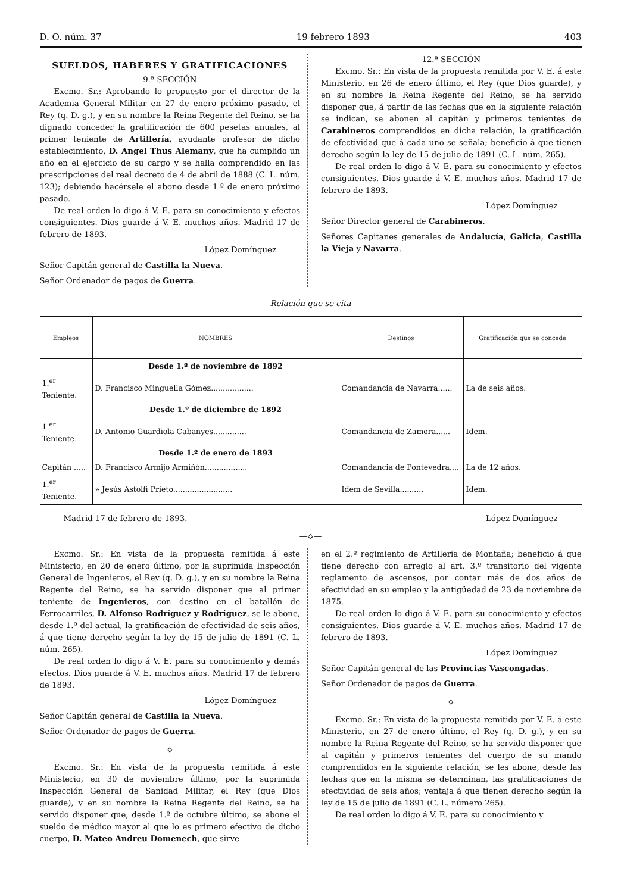D. O. núm. 37 19 febrero 1893 403
SUELDOS, HABERES Y GRATIFICACIONES
9.ª SECCIÓN
Excmo. Sr.: Aprobando lo propuesto por el director de la Academia General Militar en 27 de enero próximo pasado, el Rey (q. D. g.), y en su nombre la Reina Regente del Reino, se ha dignado conceder la gratificación de 600 pesetas anuales, al primer teniente de Artillería, ayudante profesor de dicho establecimiento, D. Angel Thus Alemany, que ha cumplido un año en el ejercicio de su cargo y se halla comprendido en las prescripciones del real decreto de 4 de abril de 1888 (C. L. núm. 123); debiendo hacérsele el abono desde 1.º de enero próximo pasado.
De real orden lo digo á V. E. para su conocimiento y efectos consiguientes. Dios guarde á V. E. muchos años. Madrid 17 de febrero de 1893.
López Domínguez
Señor Capitán general de Castilla la Nueva.
Señor Ordenador de pagos de Guerra.
12.ª SECCIÓN
Excmo. Sr.: En vista de la propuesta remitida por V. E. á este Ministerio, en 26 de enero último, el Rey (que Dios guarde), y en su nombre la Reina Regente del Reino, se ha servido disponer que, á partir de las fechas que en la siguiente relación se indican, se abonen al capitán y primeros tenientes de Carabineros comprendidos en dicha relación, la gratificación de efectividad que á cada uno se señala; beneficio á que tienen derecho según la ley de 15 de julio de 1891 (C. L. núm. 265).
De real orden lo digo á V. E. para su conocimiento y efectos consiguientes. Dios guarde á V. E. muchos años. Madrid 17 de febrero de 1893.
López Domínguez
Señor Director general de Carabineros.
Señores Capitanes generales de Andalucía, Galicia, Castilla la Vieja y Navarra.
Relación que se cita
| Empleos | NOMBRES | Destinos | Gratificación que se concede |
| --- | --- | --- | --- |
| | Desde 1.º de noviembre de 1892 | | |
| 1.<sup>er</sup> Teniente. | D. Francisco Minguella Gómez.................. | Comandancia de Navarra...... | La de seis años. |
| | Desde 1.º de diciembre de 1892 | | |
| 1.<sup>er</sup> Teniente. | D. Antonio Guardiola Cabanyes.............. | Comandancia de Zamora...... | Idem. |
| | Desde 1.º de enero de 1893 | | |
| Capitán ..... | D. Francisco Armijo Armiñón.................. | Comandancia de Pontevedra.... | La de 12 años. |
| 1.<sup>er</sup> Teniente. | » Jesús Astolfi Prieto......................... | Idem de Sevilla.......... | Idem. |
Madrid 17 de febrero de 1893. López Domínguez
—⟡—
Excmo. Sr.: En vista de la propuesta remitida á este Ministerio, en 20 de enero último, por la suprimida Inspección General de Ingenieros, el Rey (q. D. g.), y en su nombre la Reina Regente del Reino, se ha servido disponer que al primer teniente de Ingenieros, con destino en el batallón de Ferrocarriles, D. Alfonso Rodríguez y Rodríguez, se le abone, desde 1.º del actual, la gratificación de efectividad de seis años, á que tiene derecho según la ley de 15 de julio de 1891 (C. L. núm. 265).
De real orden lo digo á V. E. para su conocimiento y demás efectos. Dios guarde á V. E. muchos años. Madrid 17 de febrero de 1893.
López Domínguez
Señor Capitán general de Castilla la Nueva.
Señor Ordenador de pagos de Guerra.
—⟡—
Excmo. Sr.: En vista de la propuesta remitida á este Ministerio, en 30 de noviembre último, por la suprimida Inspección General de Sanidad Militar, el Rey (que Dios guarde), y en su nombre la Reina Regente del Reino, se ha servido disponer que, desde 1.º de octubre último, se abone el sueldo de médico mayor al que lo es primero efectivo de dicho cuerpo, D. Mateo Andreu Domenech, que sirve
en el 2.º regimiento de Artillería de Montaña; beneficio á que tiene derecho con arreglo al art. 3.º transitorio del vigente reglamento de ascensos, por contar más de dos años de efectividad en su empleo y la antigüedad de 23 de noviembre de 1875.
De real orden lo digo á V. E. para su conocimiento y efectos consiguientes. Dios guarde á V. E. muchos años. Madrid 17 de febrero de 1893.
López Domínguez
Señor Capitán general de las Provincias Vascongadas.
Señor Ordenador de pagos de Guerra.
—⟡—
Excmo. Sr.: En vista de la propuesta remitida por V. E. á este Ministerio, en 27 de enero último, el Rey (q. D. g.), y en su nombre la Reina Regente del Reino, se ha servido disponer que al capitán y primeros tenientes del cuerpo de su mando comprendidos en la siguiente relación, se les abone, desde las fechas que en la misma se determinan, las gratificaciones de efectividad de seis años; ventaja á que tienen derecho según la ley de 15 de julio de 1891 (C. L. número 265).
De real orden lo digo á V. E. para su conocimiento y